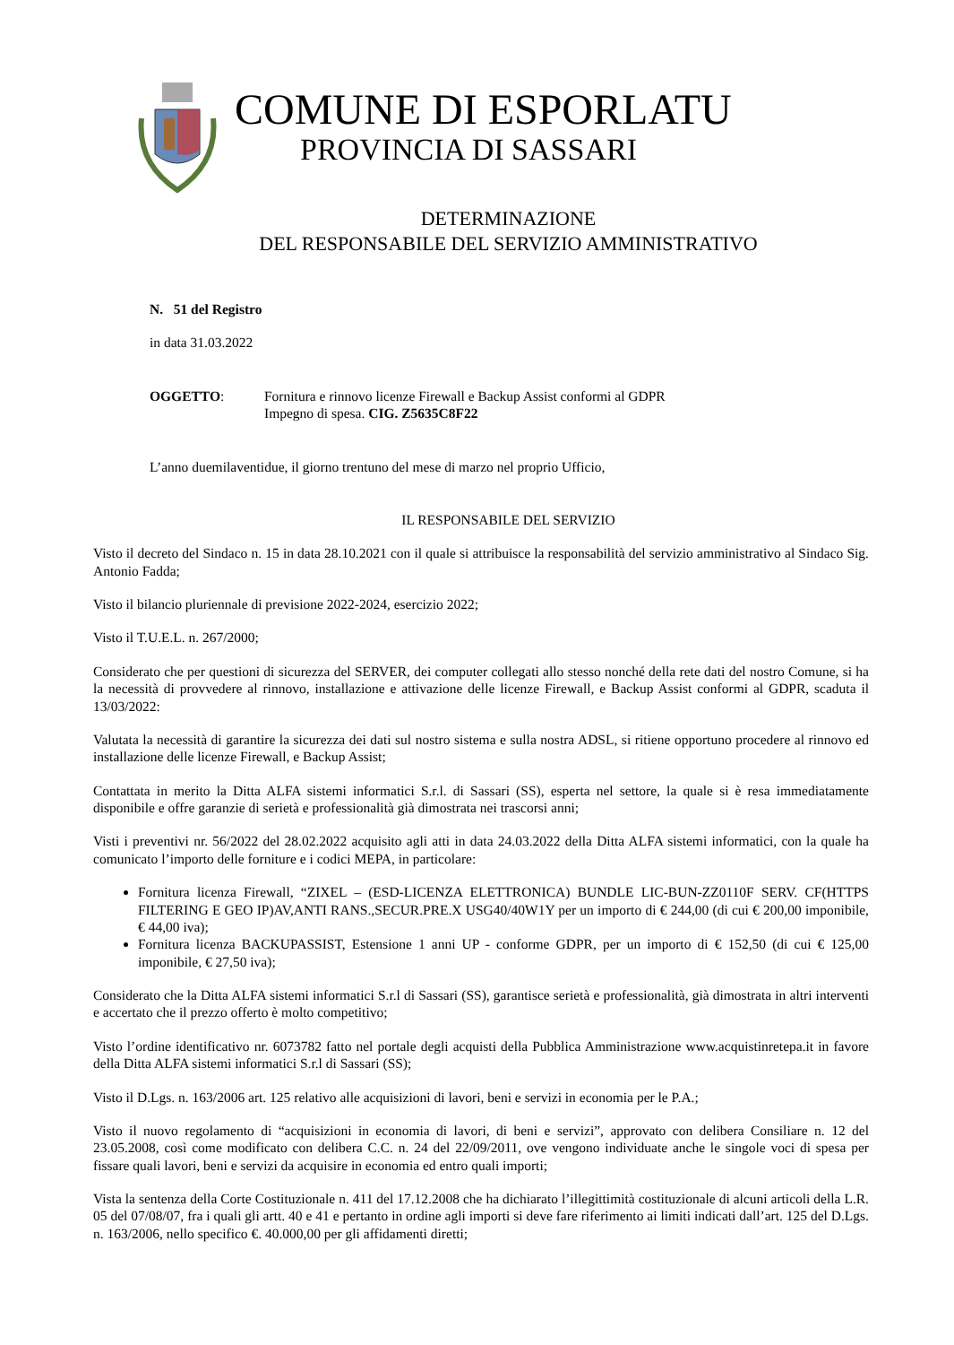COMUNE DI ESPORLATU
PROVINCIA DI SASSARI
DETERMINAZIONE
DEL RESPONSABILE DEL SERVIZIO AMMINISTRATIVO
N. 51 del Registro
in data 31.03.2022
OGGETTO: Fornitura e rinnovo licenze Firewall e Backup Assist conformi al GDPR
Impegno di spesa. CIG. Z5635C8F22
L’anno duemilaventidue, il giorno trentuno del mese di marzo nel proprio Ufficio,
IL RESPONSABILE DEL SERVIZIO
Visto il decreto del Sindaco n. 15 in data 28.10.2021 con il quale si attribuisce la responsabilità del servizio amministrativo al Sindaco Sig. Antonio Fadda;
Visto il bilancio pluriennale di previsione 2022-2024, esercizio 2022;
Visto il T.U.E.L. n. 267/2000;
Considerato che per questioni di sicurezza del SERVER, dei computer collegati allo stesso nonché della rete dati del nostro Comune, si ha la necessità di provvedere al rinnovo, installazione e attivazione delle licenze Firewall, e Backup Assist conformi al GDPR, scaduta il 13/03/2022:
Valutata la necessità di garantire la sicurezza dei dati sul nostro sistema e sulla nostra ADSL, si ritiene opportuno procedere al rinnovo ed installazione delle licenze Firewall, e Backup Assist;
Contattata in merito la Ditta ALFA sistemi informatici S.r.l. di Sassari (SS), esperta nel settore, la quale si è resa immediatamente disponibile e offre garanzie di serietà e professionalità già dimostrata nei trascorsi anni;
Visti i preventivi nr. 56/2022 del 28.02.2022 acquisito agli atti in data 24.03.2022 della Ditta ALFA sistemi informatici, con la quale ha comunicato l’importo delle forniture e i codici MEPA, in particolare:
Fornitura licenza Firewall, “ZIXEL – (ESD-LICENZA ELETTRONICA) BUNDLE LIC-BUN-ZZ0110F SERV. CF(HTTPS FILTERING E GEO IP)AV,ANTI RANS.,SECUR.PRE.X USG40/40W1Y per un importo di € 244,00 (di cui € 200,00 imponibile, € 44,00 iva);
Fornitura licenza BACKUPASSIST, Estensione 1 anni UP - conforme GDPR, per un importo di € 152,50 (di cui € 125,00 imponibile, € 27,50 iva);
Considerato che la Ditta ALFA sistemi informatici S.r.l di Sassari (SS), garantisce serietà e professionalità, già dimostrata in altri interventi e accertato che il prezzo offerto è molto competitivo;
Visto l’ordine identificativo nr. 6073782 fatto nel portale degli acquisti della Pubblica Amministrazione www.acquistinretepa.it in favore della Ditta ALFA sistemi informatici S.r.l di Sassari (SS);
Visto il D.Lgs. n. 163/2006 art. 125 relativo alle acquisizioni di lavori, beni e servizi in economia per le P.A.;
Visto il nuovo regolamento di “acquisizioni in economia di lavori, di beni e servizi”, approvato con delibera Consiliare n. 12 del 23.05.2008, così come modificato con delibera C.C. n. 24 del 22/09/2011, ove vengono individuate anche le singole voci di spesa per fissare quali lavori, beni e servizi da acquisire in economia ed entro quali importi;
Vista la sentenza della Corte Costituzionale n. 411 del 17.12.2008 che ha dichiarato l’illegittimità costituzionale di alcuni articoli della L.R. 05 del 07/08/07, fra i quali gli artt. 40 e 41 e pertanto in ordine agli importi si deve fare riferimento ai limiti indicati dall’art. 125 del D.Lgs. n. 163/2006, nello specifico €. 40.000,00 per gli affidamenti diretti;